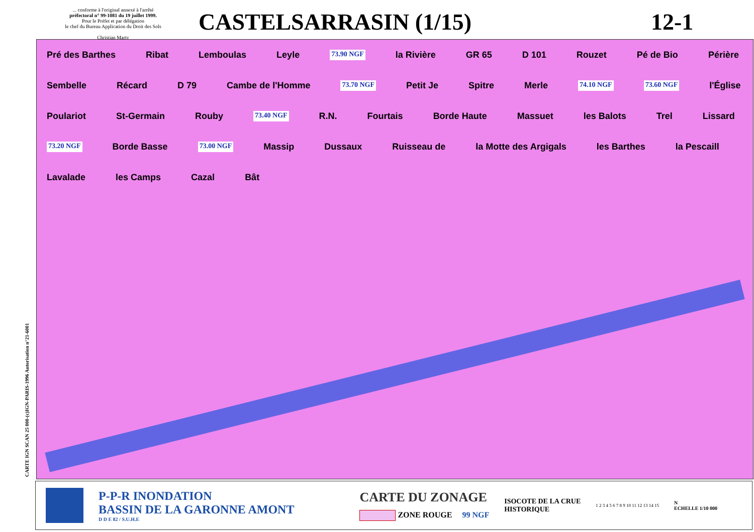CARTE IGN SCAN 25 000-(c)IGN-PARIS-1996 Autorisation n°21-6001
... conforme à l'original annexé à l'arrêté
préfectoral n° 99-1081 du 19 juillet 1999.
Pour le Préfet et par délégation
le chef du Bureau Application du Droit des Sols
Christian Marty
CASTELSARRASIN (1/15) 12-1
Pré des Barthes Ribat Lemboulas Leyle 73.90 NGF la Rivière GR 65 D 101 Rouzet Pé de Bio Périère Sembelle Récard D 79 Cambe de l'Homme 73.70 NGF Petit Je Spitre Merle 74.10 NGF 73.60 NGF l'Église Poulariot St-Germain Rouby 73.40 NGF R.N. Fourtais Borde Haute Massuet les Balots Trel Lissard 73.20 NGF Borde Basse 73.00 NGF Massip Dussaux Ruisseau de la Motte des Argigals les Barthes la Pescaill Lavalade les Camps Cazal Bât
P-P-R INONDATION
BASSIN DE LA GARONNE AMONT
D D E 82 / S.U.H.E
CARTE DU ZONAGE
ZONE ROUGE 99 NGF
ISOCOTE DE LA CRUE
HISTORIQUE
1 2 3 4 5 6 7 8 9 10 11 12 13 14 15
N
ECHELLE 1/10 000